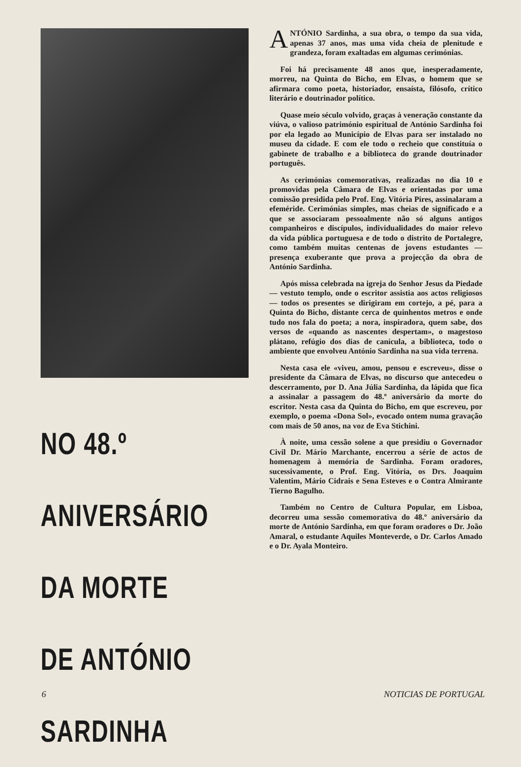NO 48.º ANIVERSÁRIO
DA MORTE
DE ANTÓNIO
SARDINHA
ANTÓNIO Sardinha, a sua obra, o tempo da sua vida, apenas 37 anos, mas uma vida cheia de plenitude e grandeza, foram exaltadas em algumas cerimónias.
Foi há precisamente 48 anos que, inesperadamente, morreu, na Quinta do Bicho, em Elvas, o homem que se afirmara como poeta, historiador, ensaísta, filósofo, crítico literário e doutrinador político.
Quase meio século volvido, graças à veneração constante da viúva, o valioso património espiritual de António Sardinha foi por ela legado ao Município de Elvas para ser instalado no museu da cidade. E com ele todo o recheio que constituía o gabinete de trabalho e a biblioteca do grande doutrinador português.
As cerimónias comemorativas, realizadas no dia 10 e promovidas pela Câmara de Elvas e orientadas por uma comissão presidida pelo Prof. Eng. Vitória Pires, assinalaram a efeméride. Cerimónias simples, mas cheias de significado e a que se associaram pessoalmente não só alguns antigos companheiros e discípulos, individualidades do maior relevo da vida pública portuguesa e de todo o distrito de Portalegre, como também muitas centenas de jovens estudantes — presença exuberante que prova a projecção da obra de António Sardinha.
Após missa celebrada na igreja do Senhor Jesus da Piedade — vestuto templo, onde o escritor assistia aos actos religiosos — todos os presentes se dirigiram em cortejo, a pé, para a Quinta do Bicho, distante cerca de quinhentos metros e onde tudo nos fala do poeta; a nora, inspiradora, quem sabe, dos versos de «quando as nascentes despertam», o magestoso plátano, refúgio dos dias de canícula, a biblioteca, todo o ambiente que envolveu António Sardinha na sua vida terrena.
Nesta casa ele «viveu, amou, pensou e escreveu», disse o presidente da Câmara de Elvas, no discurso que antecedeu o descerramento, por D. Ana Júlia Sardinha, da lápida que fica a assinalar a passagem do 48.º aniversário da morte do escritor. Nesta casa da Quinta do Bicho, em que escreveu, por exemplo, o poema «Dona Sol», evocado ontem numa gravação com mais de 50 anos, na voz de Eva Stichini.
À noite, uma cessão solene a que presidiu o Governador Civil Dr. Mário Marchante, encerrou a série de actos de homenagem à memória de Sardinha. Foram oradores, sucessivamente, o Prof. Eng. Vitória, os Drs. Joaquim Valentim, Mário Cidrais e Sena Esteves e o Contra Almirante Tierno Bagulho.
Também no Centro de Cultura Popular, em Lisboa, decorreu uma sessão comemorativa do 48.º aniversário da morte de António Sardinha, em que foram oradores o Dr. João Amaral, o estudante Aquiles Monteverde, o Dr. Carlos Amado e o Dr. Ayala Monteiro.
6 NOTICIAS DE PORTUGAL